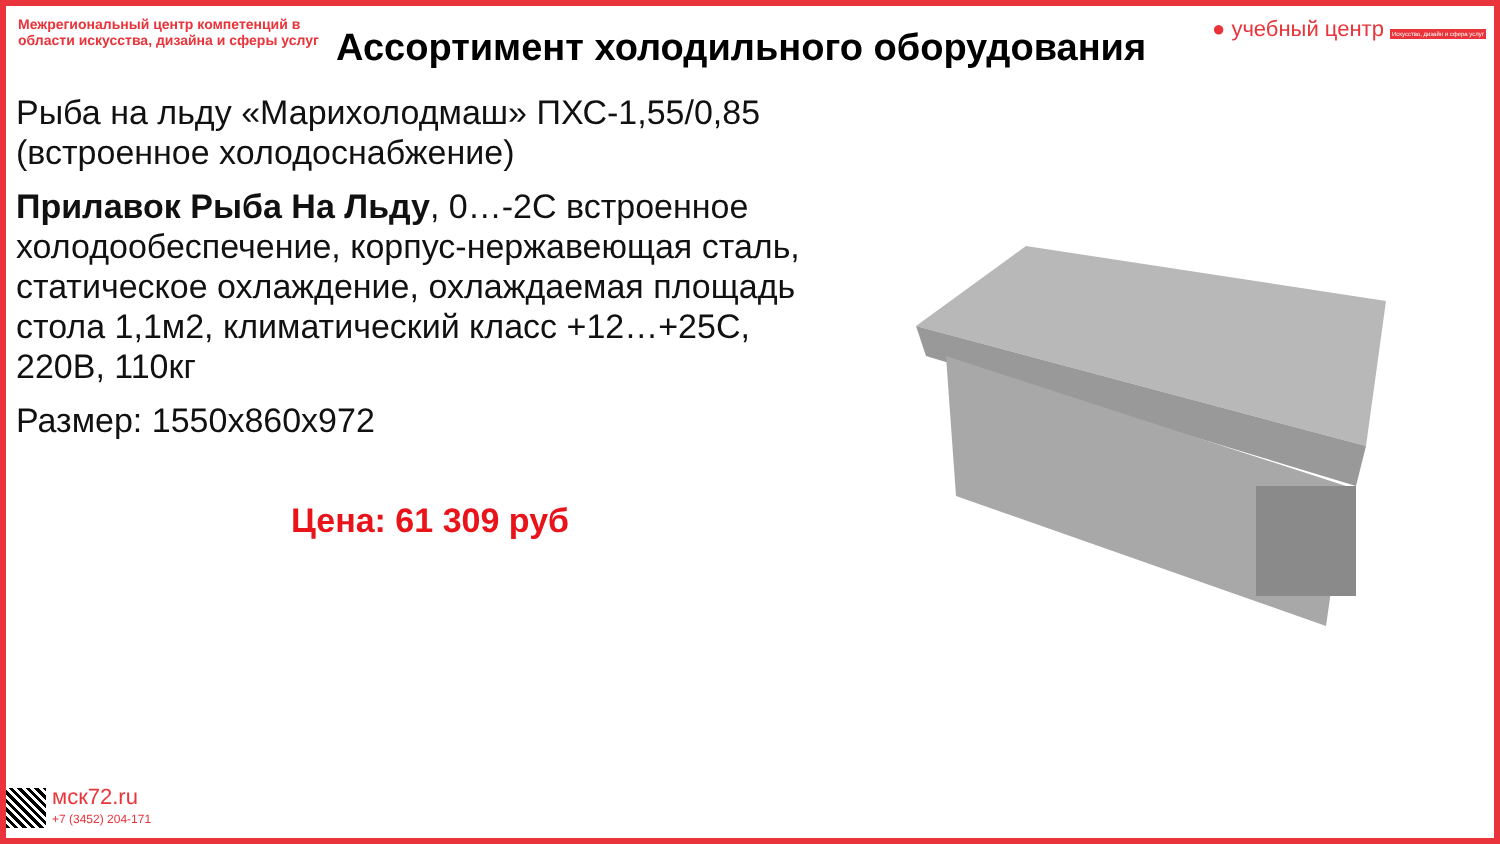Межрегиональный центр компетенций в области искусства, дизайна и сферы услуг
● учебный центр Искусство, дизайн и сфера услуг
Ассортимент холодильного оборудования
Рыба на льду «Марихолодмаш» ПХС-1,55/0,85 (встроенное холодоснабжение)
Прилавок Рыба На Льду, 0…-2С встроенное холодообеспечение, корпус-нержавеющая сталь, статическое охлаждение, охлаждаемая площадь стола 1,1м2, климатический класс +12…+25С, 220В, 110кг
Размер: 1550х860х972
Цена: 61 309 руб
мск72.ru
+7 (3452) 204-171